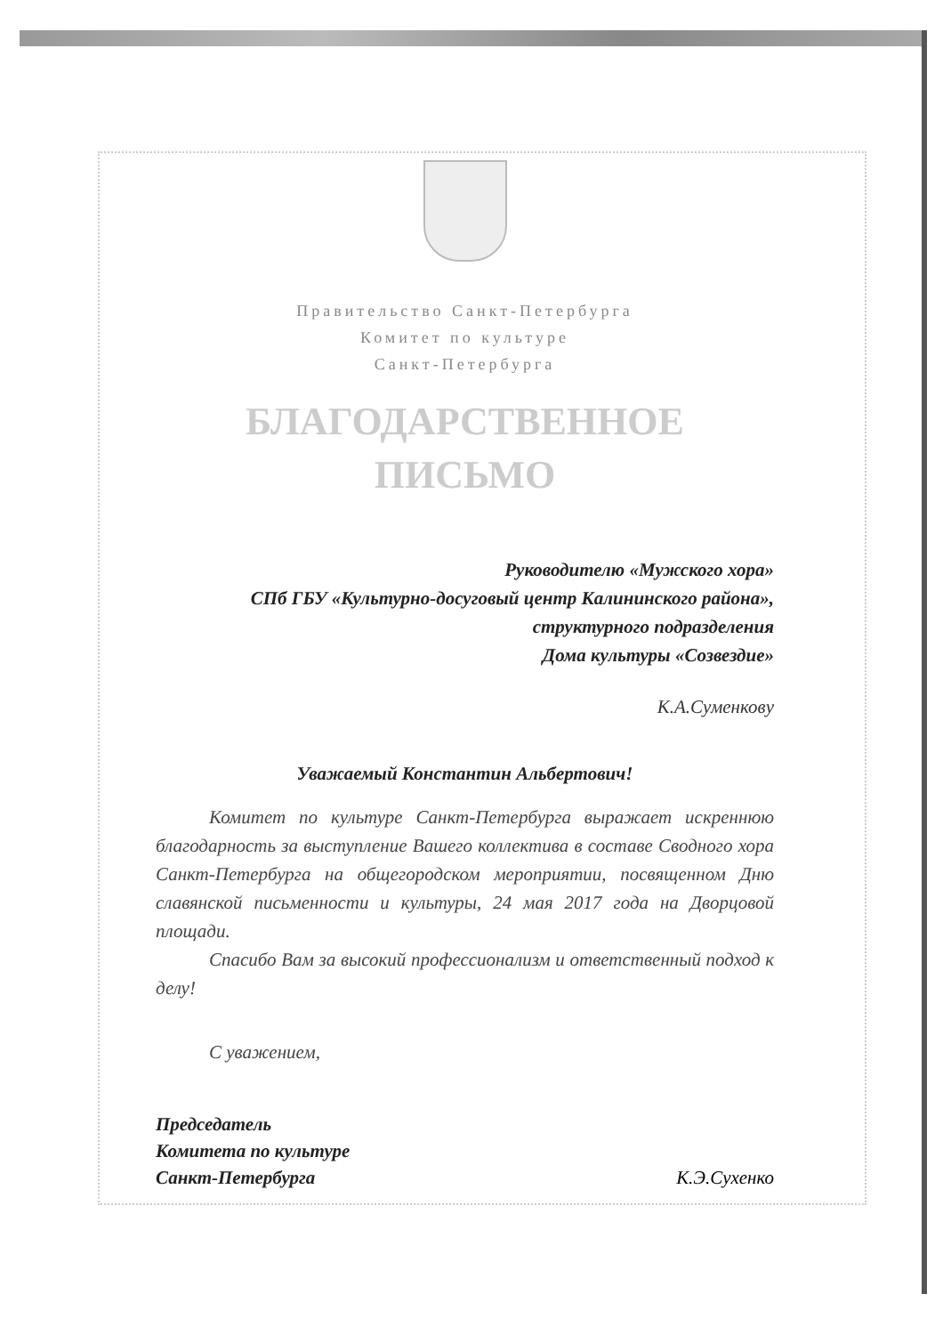Правительство Санкт-Петербурга
Комитет по культуре
Санкт-Петербурга
БЛАГОДАРСТВЕННОЕ
ПИСЬМО
Руководителю «Мужского хора»
СПб ГБУ «Культурно-досуговый центр Калининского района», структурного подразделения
Дома культуры «Созвездие»
К.А.Суменкову
Уважаемый Константин Альбертович!
Комитет по культуре Санкт-Петербурга выражает искреннюю благодарность за выступление Вашего коллектива в составе Сводного хора Санкт-Петербурга на общегородском мероприятии, посвященном Дню славянской письменности и культуры, 24 мая 2017 года на Дворцовой площади.
Спасибо Вам за высокий профессионализм и ответственный подход к делу!
С уважением,
Председатель
Комитета по культуре
Санкт-Петербурга К.Э.Сухенко